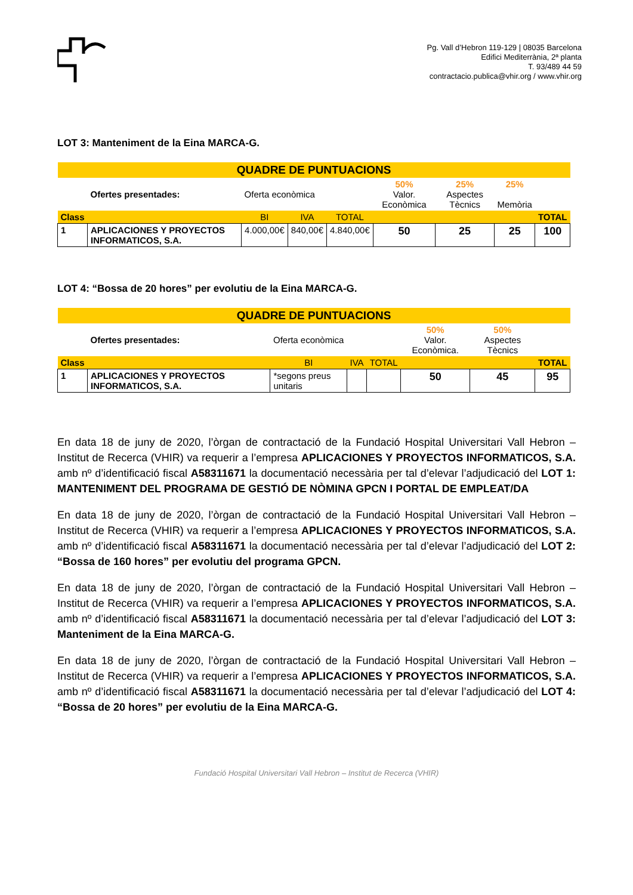Pg. Vall d’Hebron 119-129 | 08035 Barcelona
Edifici Mediterrània, 2ª planta
T. 93/489 44 59
contractacio.publica@vhir.org / www.vhir.org
LOT 3: Manteniment de la Eina MARCA-G.
| QUADRE DE PUNTUACIONS | | | | | | | | |
| | Ofertes presentades: | Oferta econòmica | | | 50% Valor. Econòmica | 25% Aspectes Tècnics | 25% Memòria | |
| Class | | BI | IVA | TOTAL | | | | TOTAL |
| 1 | APLICACIONES Y PROYECTOS INFORMATICOS, S.A. | 4.000,00€ | 840,00€ | 4.840,00€ | 50 | 25 | 25 | 100 |
LOT 4: “Bossa de 20 hores” per evolutiu de la Eina MARCA-G.
| QUADRE DE PUNTUACIONS | | | | | | | |
| | Ofertes presentades: | Oferta econòmica | | | 50% Valor. Econòmica. | 50% Aspectes Tècnics | |
| Class | | BI | IVA | TOTAL | | | TOTAL |
| 1 | APLICACIONES Y PROYECTOS INFORMATICOS, S.A. | *segons preus unitaris | | | 50 | 45 | 95 |
En data 18 de juny de 2020, l’òrgan de contractació de la Fundació Hospital Universitari Vall Hebron – Institut de Recerca (VHIR) va requerir a l’empresa APLICACIONES Y PROYECTOS INFORMATICOS, S.A. amb nº d’identificació fiscal A58311671 la documentació necessària per tal d’elevar l’adjudicació del LOT 1: MANTENIMENT DEL PROGRAMA DE GESTIÓ DE NÒMINA GPCN I PORTAL DE EMPLEAT/DA
En data 18 de juny de 2020, l’òrgan de contractació de la Fundació Hospital Universitari Vall Hebron – Institut de Recerca (VHIR) va requerir a l’empresa APLICACIONES Y PROYECTOS INFORMATICOS, S.A. amb nº d’identificació fiscal A58311671 la documentació necessària per tal d’elevar l’adjudicació del LOT 2: “Bossa de 160 hores” per evolutiu del programa GPCN.
En data 18 de juny de 2020, l’òrgan de contractació de la Fundació Hospital Universitari Vall Hebron – Institut de Recerca (VHIR) va requerir a l’empresa APLICACIONES Y PROYECTOS INFORMATICOS, S.A. amb nº d’identificació fiscal A58311671 la documentació necessària per tal d’elevar l’adjudicació del LOT 3: Manteniment de la Eina MARCA-G.
En data 18 de juny de 2020, l’òrgan de contractació de la Fundació Hospital Universitari Vall Hebron – Institut de Recerca (VHIR) va requerir a l’empresa APLICACIONES Y PROYECTOS INFORMATICOS, S.A. amb nº d’identificació fiscal A58311671 la documentació necessària per tal d’elevar l’adjudicació del LOT 4: “Bossa de 20 hores” per evolutiu de la Eina MARCA-G.
Fundació Hospital Universitari Vall Hebron – Institut de Recerca (VHIR)